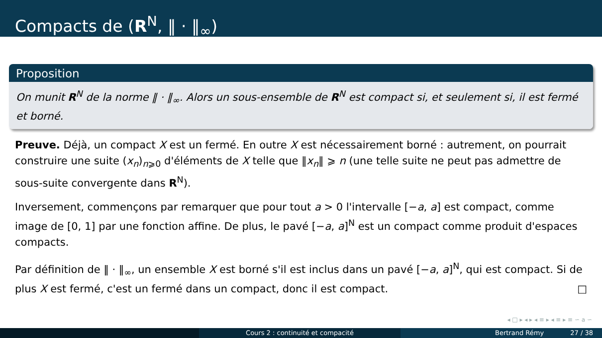Compacts de (R<sup>N</sup>, ‖ · ‖<sub>∞</sub>)
Proposition
On munit R<sup>N</sup> de la norme ‖ · ‖<sub>∞</sub>. Alors un sous-ensemble de R<sup>N</sup> est compact si, et seulement si, il est fermé et borné.
Preuve. Déjà, un compact X est un fermé. En outre X est nécessairement borné : autrement, on pourrait construire une suite (x<sub>n</sub>)<sub>n⩾0</sub> d'éléments de X telle que ‖x<sub>n</sub>‖ ⩾ n (une telle suite ne peut pas admettre de sous-suite convergente dans R<sup>N</sup>).
Inversement, commençons par remarquer que pour tout a > 0 l'intervalle [−a, a] est compact, comme image de [0, 1] par une fonction affine. De plus, le pavé [−a, a]<sup>N</sup> est un compact comme produit d'espaces compacts.
Par définition de ‖ · ‖<sub>∞</sub>, un ensemble X est borné s'il est inclus dans un pavé [−a, a]<sup>N</sup>, qui est compact. Si de plus X est fermé, c'est un fermé dans un compact, donc il est compact. □
◂ □ ▸ ◂ ▸ ◂ ≡ ▸ ◂ ≡ ▸ ≡ ∽ a ∽
Cours 2 : continuité et compacité Bertrand Rémy 27 / 38